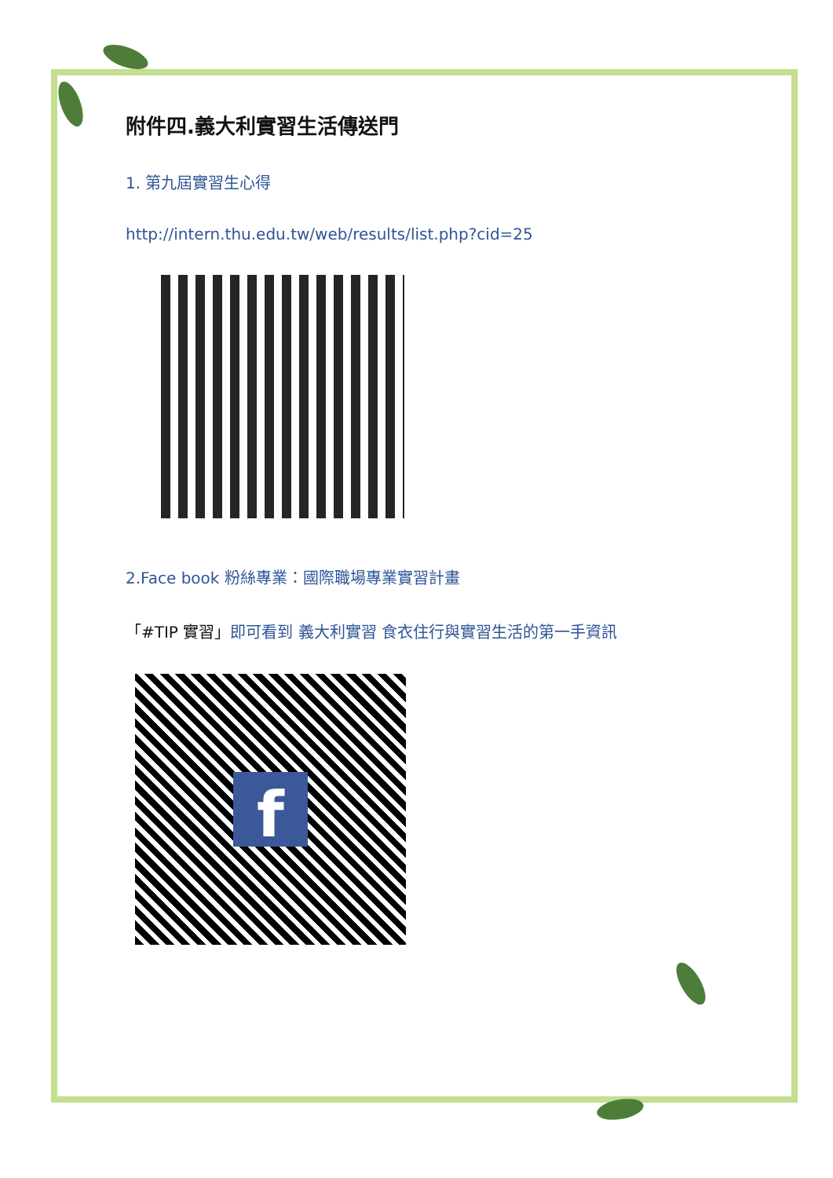附件四.義大利實習生活傳送門
1. 第九屆實習生心得
http://intern.thu.edu.tw/web/results/list.php?cid=25
2.Face book 粉絲專業：國際職場專業實習計畫
「#TIP 實習」即可看到 義大利實習 食衣住行與實習生活的第一手資訊
f